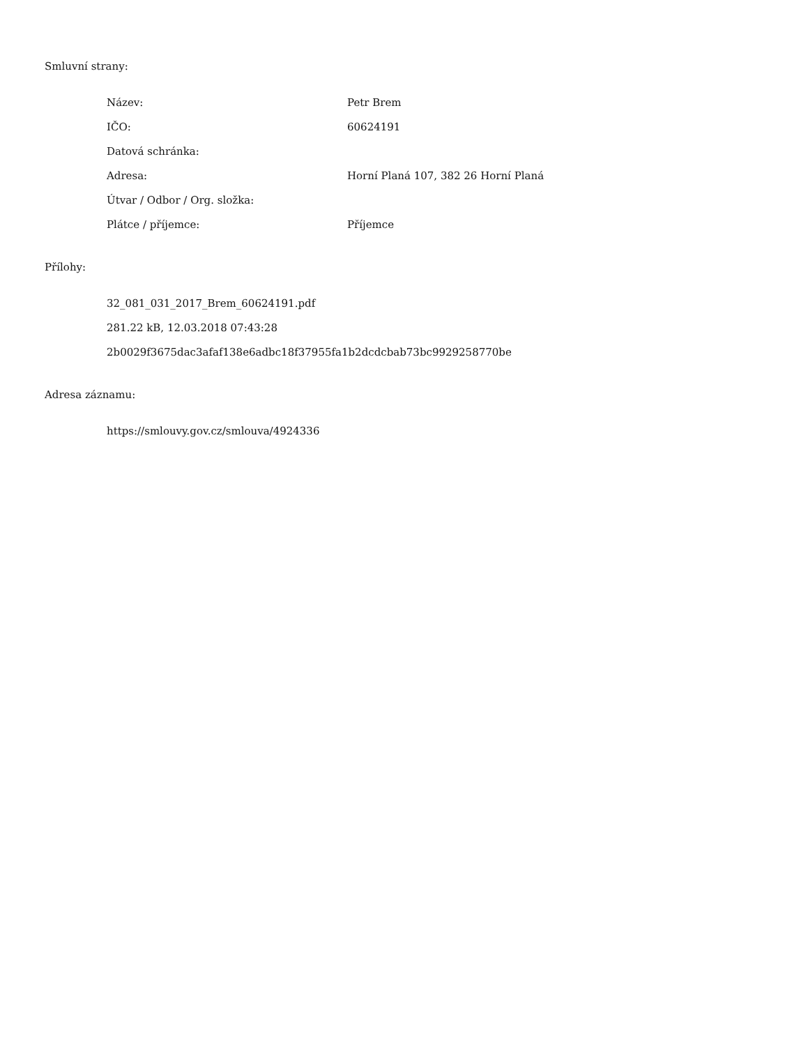Smluvní strany:
| Název: | Petr Brem |
| IČO: | 60624191 |
| Datová schránka: | |
| Adresa: | Horní Planá 107, 382 26 Horní Planá |
| Útvar / Odbor / Org. složka: | |
| Plátce / příjemce: | Příjemce |
Přílohy:
32_081_031_2017_Brem_60624191.pdf
281.22 kB, 12.03.2018 07:43:28
2b0029f3675dac3afaf138e6adbc18f37955fa1b2dcdcbab73bc9929258770be
Adresa záznamu:
https://smlouvy.gov.cz/smlouva/4924336